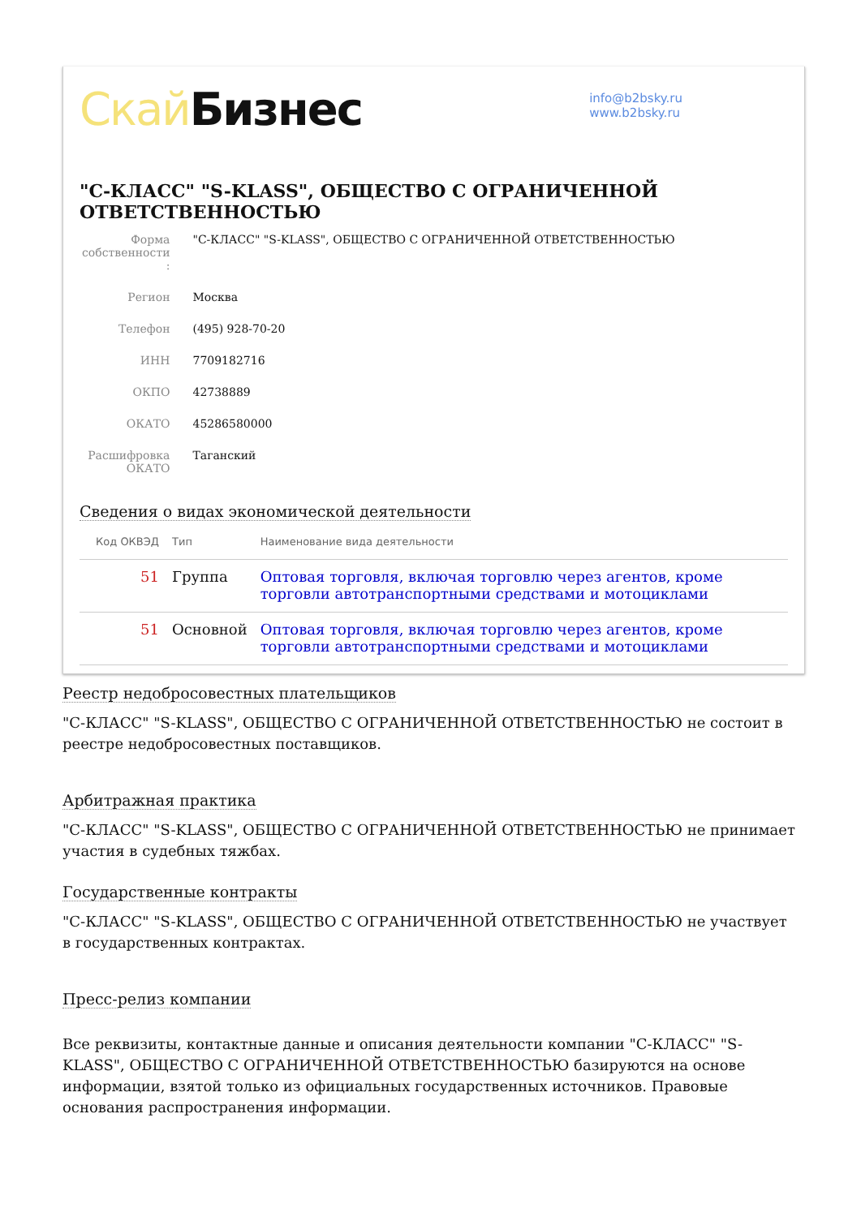Скай Бизнес
info@b2bsky.ru
www.b2bsky.ru
"С-КЛАСС" "S-KLASS", ОБЩЕСТВО С ОГРАНИЧЕННОЙ ОТВЕТСТВЕННОСТЬЮ
| Форма собственности : | "С-КЛАСС" "S-KLASS", ОБЩЕСТВО С ОГРАНИЧЕННОЙ ОТВЕТСТВЕННОСТЬЮ |
| Регион | Москва |
| Телефон | (495) 928-70-20 |
| ИНН | 7709182716 |
| ОКПО | 42738889 |
| ОКАТО | 45286580000 |
| Расшифровка ОКАТО | Таганский |
Сведения о видах экономической деятельности
| Код ОКВЭД | Тип | Наименование вида деятельности |
| --- | --- | --- |
| 51 | Группа | Оптовая торговля, включая торговлю через агентов, кроме торговли автотранспортными средствами и мотоциклами |
| 51 | Основной | Оптовая торговля, включая торговлю через агентов, кроме торговли автотранспортными средствами и мотоциклами |
Реестр недобросовестных плательщиков
"С-КЛАСС" "S-KLASS", ОБЩЕСТВО С ОГРАНИЧЕННОЙ ОТВЕТСТВЕННОСТЬЮ не состоит в реестре недобросовестных поставщиков.
Арбитражная практика
"С-КЛАСС" "S-KLASS", ОБЩЕСТВО С ОГРАНИЧЕННОЙ ОТВЕТСТВЕННОСТЬЮ не принимает участия в судебных тяжбах.
Государственные контракты
"С-КЛАСС" "S-KLASS", ОБЩЕСТВО С ОГРАНИЧЕННОЙ ОТВЕТСТВЕННОСТЬЮ не участвует в государственных контрактах.
Пресс-релиз компании
Все реквизиты, контактные данные и описания деятельности компании "С-КЛАСС" "S-KLASS", ОБЩЕСТВО С ОГРАНИЧЕННОЙ ОТВЕТСТВЕННОСТЬЮ базируются на основе информации, взятой только из официальных государственных источников. Правовые основания распространения информации.